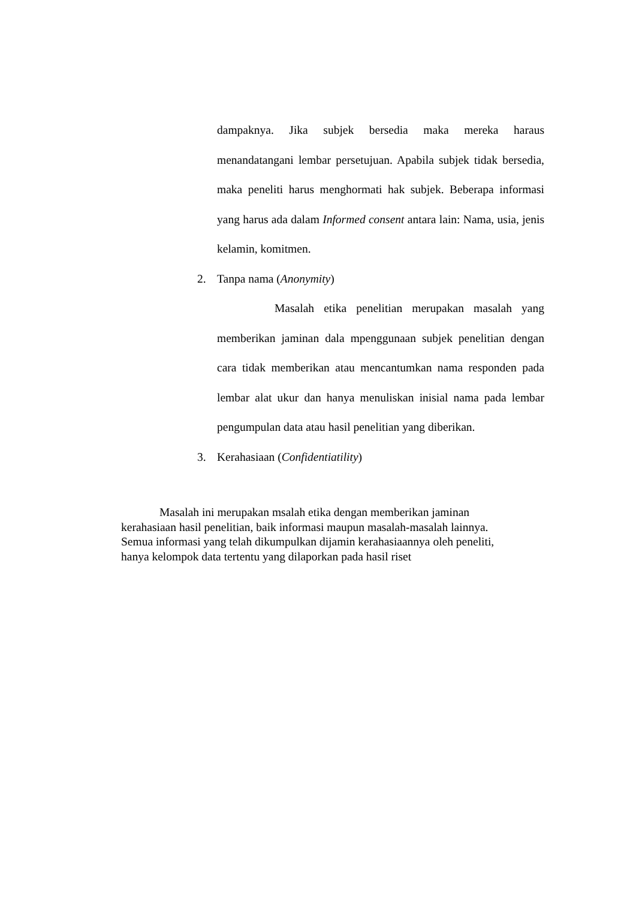dampaknya. Jika subjek bersedia maka mereka haraus menandatangani lembar persetujuan. Apabila subjek tidak bersedia, maka peneliti harus menghormati hak subjek. Beberapa informasi yang harus ada dalam Informed consent antara lain: Nama, usia, jenis kelamin, komitmen.
2. Tanpa nama (Anonymity)
Masalah etika penelitian merupakan masalah yang memberikan jaminan dala mpenggunaan subjek penelitian dengan cara tidak memberikan atau mencantumkan nama responden pada lembar alat ukur dan hanya menuliskan inisial nama pada lembar pengumpulan data atau hasil penelitian yang diberikan.
3. Kerahasiaan (Confidentiatility)
Masalah ini merupakan msalah etika dengan memberikan jaminan
kerahasiaan hasil penelitian, baik informasi maupun masalah-masalah lainnya.
Semua informasi yang telah dikumpulkan dijamin kerahasiaannya oleh peneliti,
hanya kelompok data tertentu yang dilaporkan pada hasil riset